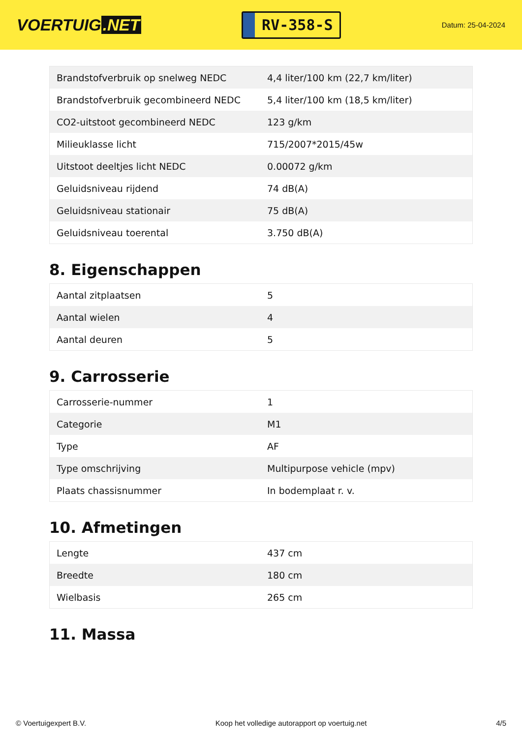VOERTUIG.NET
RV-358-S
Datum: 25-04-2024
| Brandstofverbruik op snelweg NEDC | 4,4 liter/100 km (22,7 km/liter) |
| Brandstofverbruik gecombineerd NEDC | 5,4 liter/100 km (18,5 km/liter) |
| CO2-uitstoot gecombineerd NEDC | 123 g/km |
| Milieuklasse licht | 715/2007*2015/45w |
| Uitstoot deeltjes licht NEDC | 0.00072 g/km |
| Geluidsniveau rijdend | 74 dB(A) |
| Geluidsniveau stationair | 75 dB(A) |
| Geluidsniveau toerental | 3.750 dB(A) |
8. Eigenschappen
| Aantal zitplaatsen | 5 |
| Aantal wielen | 4 |
| Aantal deuren | 5 |
9. Carrosserie
| Carrosserie-nummer | 1 |
| Categorie | M1 |
| Type | AF |
| Type omschrijving | Multipurpose vehicle (mpv) |
| Plaats chassisnummer | In bodemplaat r. v. |
10. Afmetingen
| Lengte | 437 cm |
| Breedte | 180 cm |
| Wielbasis | 265 cm |
11. Massa
© Voertuigexpert B.V. Koop het volledige autorapport op voertuig.net 4/5